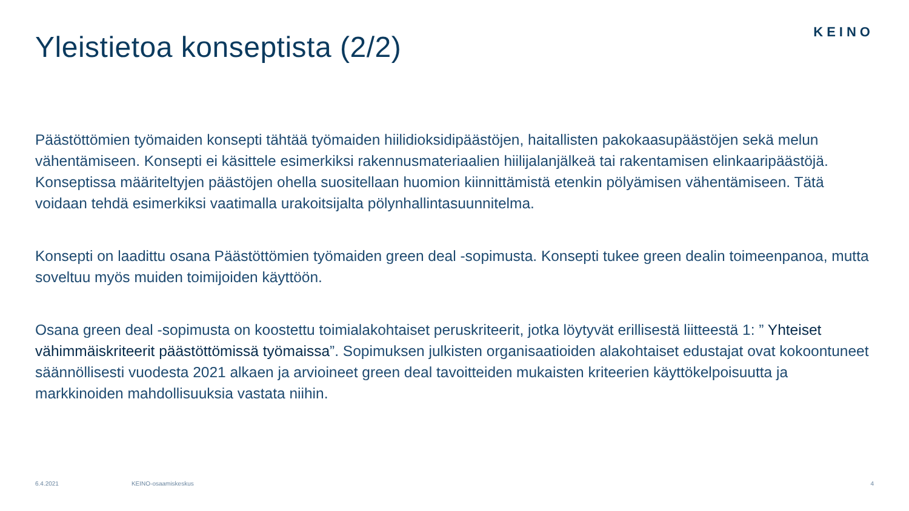Yleistietoa konseptista (2/2)
KEINO
Päästöttömien työmaiden konsepti tähtää työmaiden hiilidioksidipäästöjen, haitallisten pakokaasupäästöjen sekä melun vähentämiseen. Konsepti ei käsittele esimerkiksi rakennusmateriaalien hiilijalanjälkeä tai rakentamisen elinkaaripäästöjä. Konseptissa määriteltyjen päästöjen ohella suositellaan huomion kiinnittämistä etenkin pölyämisen vähentämiseen. Tätä voidaan tehdä esimerkiksi vaatimalla urakoitsijalta pölynhallintasuunnitelma.
Konsepti on laadittu osana Päästöttömien työmaiden green deal -sopimusta. Konsepti tukee green dealin toimeenpanoa, mutta soveltuu myös muiden toimijoiden käyttöön.
Osana green deal -sopimusta on koostettu toimialakohtaiset peruskriteerit, jotka löytyvät erillisestä liitteestä 1: ” Yhteiset vähimmäiskriteerit päästöttömissä työmaissa”. Sopimuksen julkisten organisaatioiden alakohtaiset edustajat ovat kokoontuneet säännöllisesti vuodesta 2021 alkaen ja arvioineet green deal tavoitteiden mukaisten kriteerien käyttökelpoisuutta ja markkinoiden mahdollisuuksia vastata niihin.
6.4.2021 KEINO-osaamiskeskus 4